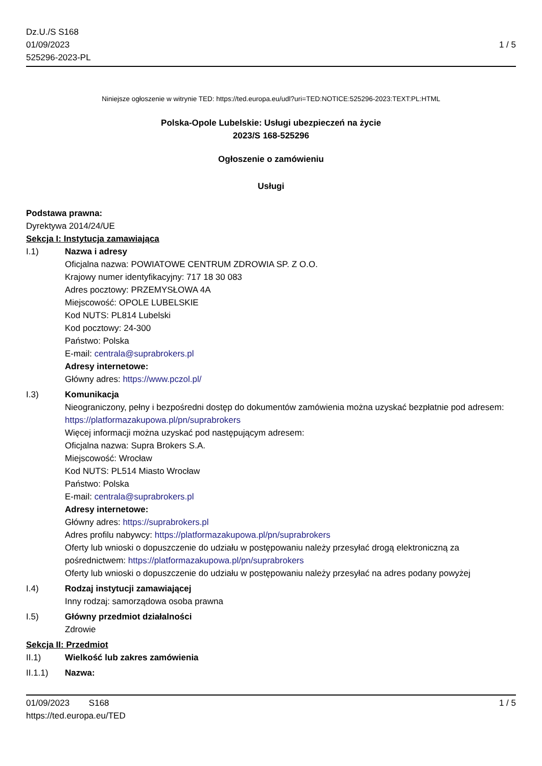Dz.U./S S168
01/09/2023
525296-2023-PL
1 / 5
Niniejsze ogłoszenie w witrynie TED: https://ted.europa.eu/udl?uri=TED:NOTICE:525296-2023:TEXT:PL:HTML
Polska-Opole Lubelskie: Usługi ubezpieczeń na życie
2023/S 168-525296
Ogłoszenie o zamówieniu
Usługi
Podstawa prawna:
Dyrektywa 2014/24/UE
Sekcja I: Instytucja zamawiająca
I.1) Nazwa i adresy
Oficjalna nazwa: POWIATOWE CENTRUM ZDROWIA SP. Z O.O.
Krajowy numer identyfikacyjny: 717 18 30 083
Adres pocztowy: PRZEMYSŁOWA 4A
Miejscowość: OPOLE LUBELSKIE
Kod NUTS: PL814 Lubelski
Kod pocztowy: 24-300
Państwo: Polska
E-mail: centrala@suprabrokers.pl
Adresy internetowe:
Główny adres: https://www.pczol.pl/
I.3) Komunikacja
Nieograniczony, pełny i bezpośredni dostęp do dokumentów zamówienia można uzyskać bezpłatnie pod adresem: https://platformazakupowa.pl/pn/suprabrokers
Więcej informacji można uzyskać pod następującym adresem:
Oficjalna nazwa: Supra Brokers S.A.
Miejscowość: Wrocław
Kod NUTS: PL514 Miasto Wrocław
Państwo: Polska
E-mail: centrala@suprabrokers.pl
Adresy internetowe:
Główny adres: https://suprabrokers.pl
Adres profilu nabywcy: https://platformazakupowa.pl/pn/suprabrokers
Oferty lub wnioski o dopuszczenie do udziału w postępowaniu należy przesyłać drogą elektroniczną za pośrednictwem: https://platformazakupowa.pl/pn/suprabrokers
Oferty lub wnioski o dopuszczenie do udziału w postępowaniu należy przesyłać na adres podany powyżej
I.4) Rodzaj instytucji zamawiającej
Inny rodzaj: samorządowa osoba prawna
I.5) Główny przedmiot działalności
Zdrowie
Sekcja II: Przedmiot
II.1) Wielkość lub zakres zamówienia
II.1.1) Nazwa:
01/09/2023 S168 1 / 5
https://ted.europa.eu/TED